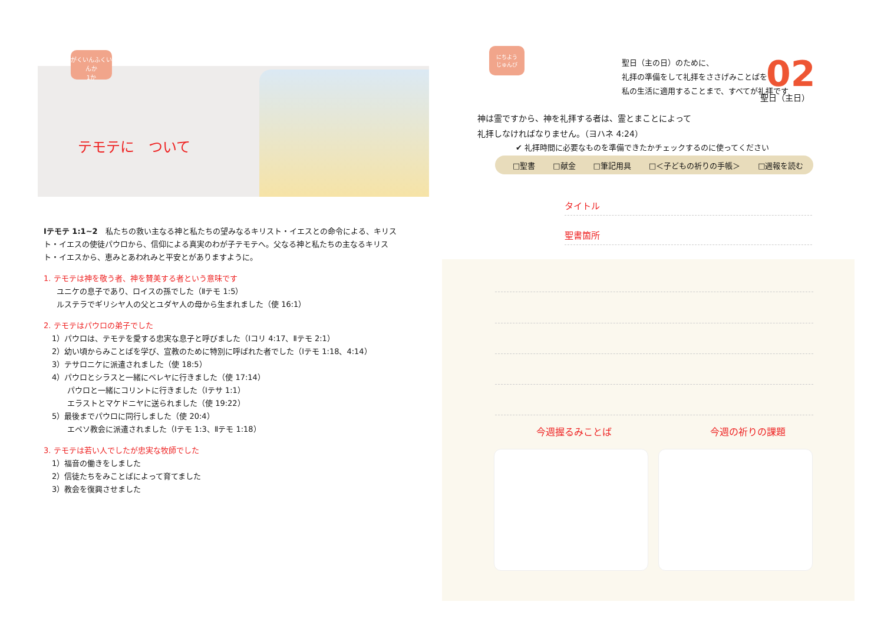がくいんふくいんか
1か
テモテに　ついて
Ⅰテモテ 1:1~2　私たちの救い主なる神と私たちの望みなるキリスト・イエスとの命令による、キリスト・イエスの使徒パウロから、信仰による真実のわが子テモテへ。父なる神と私たちの主なるキリスト・イエスから、恵みとあわれみと平安とがありますように。
1. テモテは神を敬う者、神を賛美する者という意味です
ユニケの息子であり、ロイスの孫でした（Ⅱテモ 1:5）
ルステラでギリシヤ人の父とユダヤ人の母から生まれました（使 16:1）
2. テモテはパウロの弟子でした
1）パウロは、テモテを愛する忠実な息子と呼びました（Ⅰコリ 4:17、Ⅱテモ 2:1）
2）幼い頃からみことばを学び、宣教のために特別に呼ばれた者でした（Ⅰテモ 1:18、4:14）
3）テサロニケに派遣されました（使 18:5）
4）パウロとシラスと一緒にベレヤに行きました（使 17:14）
　　パウロと一緒にコリントに行きました（Ⅰテサ 1:1）
　　エラストとマケドニヤに送られました（使 19:22）
5）最後までパウロに同行しました（使 20:4）
　　エペソ教会に派遣されました（Ⅰテモ 1:3、Ⅱテモ 1:18）
3. テモテは若い人でしたが忠実な牧師でした
1）福音の働きをしました
2）信徒たちをみことばによって育てました
3）教会を復興させました
にちよう
じゅんび
聖日（主の日）のために、
礼拝の準備をして礼拝をささげみことばを
私の生活に適用することまで、すべてが礼拝です
02
聖日（主日）
神は霊ですから、神を礼拝する者は、霊とまことによって
礼拝しなければなりません。（ヨハネ 4:24）
✔ 礼拝時間に必要なものを準備できたかチェックするのに使ってください
□聖書 □献金 □筆記用具 □＜子どもの祈りの手帳＞ □週報を読む
タイトル
聖書箇所
今週握るみことば 今週の祈りの課題